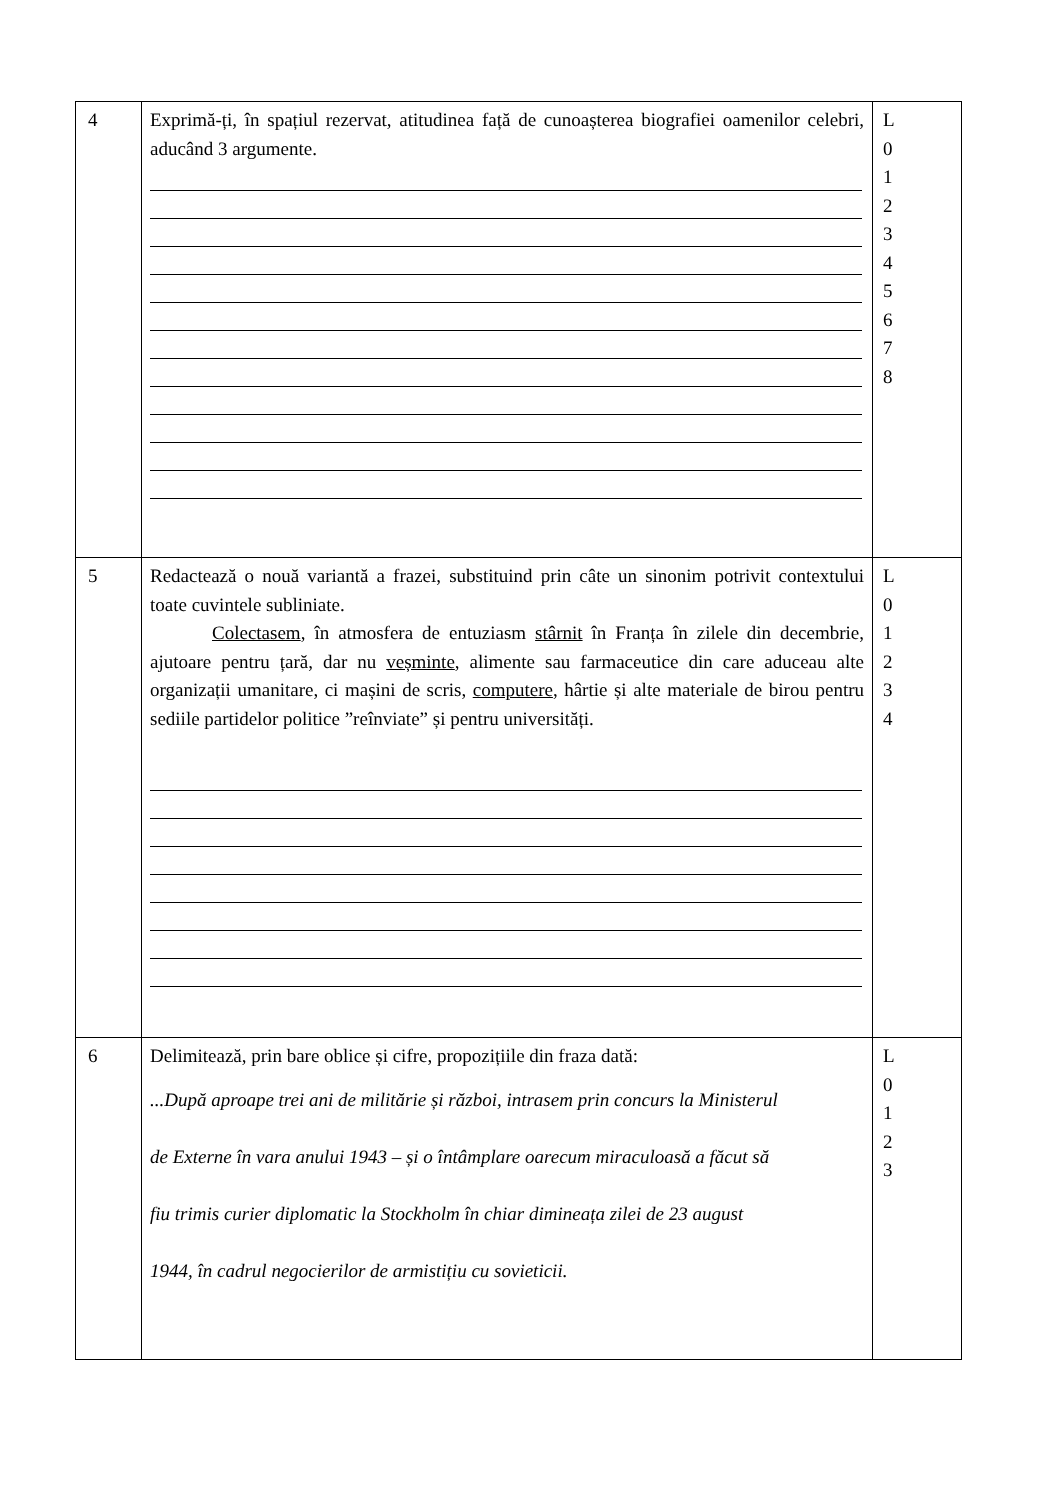| 4 | Exprimă-ți, în spațiul rezervat, atitudinea față de cunoașterea biografiei oamenilor celebri, aducând 3 argumente. | L 0 1 2 3 4 5 6 7 8 |
| 5 | Redactează o nouă variantă a frazei, substituind prin câte un sinonim potrivit contextului toate cuvintele subliniate. Colectasem , în atmosfera de entuziasm stârnit în Franța în zilele din decembrie, ajutoare pentru țară, dar nu veșminte , alimente sau farmaceutice din care aduceau alte organizații umanitare, ci mașini de scris, computere , hârtie și alte materiale de birou pentru sediile partidelor politice ”reînviate” și pentru universități. | L 0 1 2 3 4 |
| 6 | Delimitează, prin bare oblice și cifre, propozițiile din fraza dată: ...După aproape trei ani de militărie și război, intrasem prin concurs la Ministerul de Externe în vara anului 1943 – și o întâmplare oarecum miraculoasă a făcut să fiu trimis curier diplomatic la Stockholm în chiar dimineața zilei de 23 august 1944, în cadrul negocierilor de armistițiu cu sovieticii. | L 0 1 2 3 |